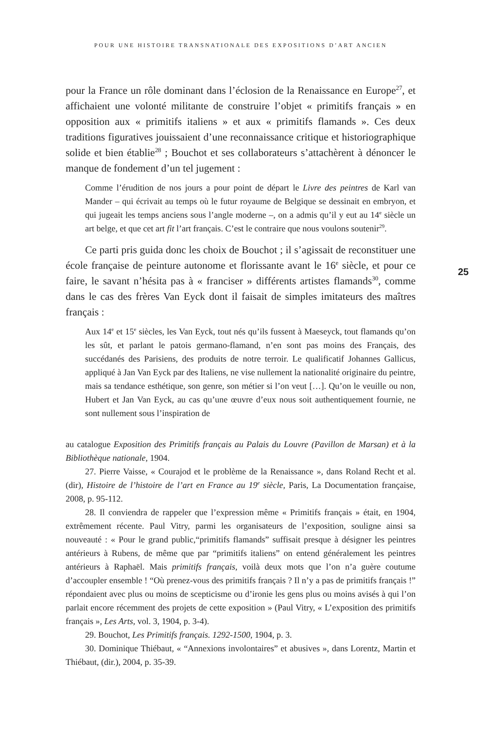POUR UNE HISTOIRE TRANSNATIONALE DES EXPOSITIONS D’ART ANCIEN
25
pour la France un rôle dominant dans l’éclosion de la Renaissance en Europe<sup>27</sup>, et affichaient une volonté militante de construire l’objet « primitifs français » en opposition aux « primitifs italiens » et aux « primitifs flamands ». Ces deux traditions figuratives jouissaient d’une reconnaissance critique et historiographique solide et bien établie<sup>28</sup> ; Bouchot et ses collaborateurs s’attachèrent à dénoncer le manque de fondement d’un tel jugement :
Comme l’érudition de nos jours a pour point de départ le Livre des peintres de Karl van Mander – qui écrivait au temps où le futur royaume de Belgique se dessinait en embryon, et qui jugeait les temps anciens sous l’angle moderne –, on a admis qu’il y eut au 14<sup>e</sup> siècle un art belge, et que cet art fit l’art français. C’est le contraire que nous voulons soutenir<sup>29</sup>.
Ce parti pris guida donc les choix de Bouchot ; il s’agissait de reconstituer une école française de peinture autonome et florissante avant le 16<sup>e</sup> siècle, et pour ce faire, le savant n’hésita pas à « franciser » différents artistes flamands<sup>30</sup>, comme dans le cas des frères Van Eyck dont il faisait de simples imitateurs des maîtres français :
Aux 14<sup>e</sup> et 15<sup>e</sup> siècles, les Van Eyck, tout nés qu’ils fussent à Maeseyck, tout flamands qu’on les sût, et parlant le patois germano-flamand, n’en sont pas moins des Français, des succédanés des Parisiens, des produits de notre terroir. Le qualificatif Johannes Gallicus, appliqué à Jan Van Eyck par des Italiens, ne vise nullement la nationalité originaire du peintre, mais sa tendance esthétique, son genre, son métier si l’on veut […]. Qu’on le veuille ou non, Hubert et Jan Van Eyck, au cas qu’une œuvre d’eux nous soit authentiquement fournie, ne sont nullement sous l’inspiration de
au catalogue Exposition des Primitifs français au Palais du Louvre (Pavillon de Marsan) et à la Bibliothèque nationale, 1904.
27. Pierre Vaisse, « Courajod et le problème de la Renaissance », dans Roland Recht et al. (dir), Histoire de l’histoire de l’art en France au 19<sup>e</sup> siècle, Paris, La Documentation française, 2008, p. 95-112.
28. Il conviendra de rappeler que l’expression même « Primitifs français » était, en 1904, extrêmement récente. Paul Vitry, parmi les organisateurs de l’exposition, souligne ainsi sa nouveauté : « Pour le grand public,“primitifs flamands” suffisait presque à désigner les peintres antérieurs à Rubens, de même que par “primitifs italiens” on entend généralement les peintres antérieurs à Raphaël. Mais primitifs français, voilà deux mots que l’on n’a guère coutume d’accoupler ensemble ! “Où prenez-vous des primitifs français ? Il n’y a pas de primitifs français !” répondaient avec plus ou moins de scepticisme ou d’ironie les gens plus ou moins avisés à qui l’on parlait encore récemment des projets de cette exposition » (Paul Vitry, « L’exposition des primitifs français », Les Arts, vol. 3, 1904, p. 3-4).
29. Bouchot, Les Primitifs français. 1292-1500, 1904, p. 3.
30. Dominique Thiébaut, « “Annexions involontaires” et abusives », dans Lorentz, Martin et Thiébaut, (dir.), 2004, p. 35-39.